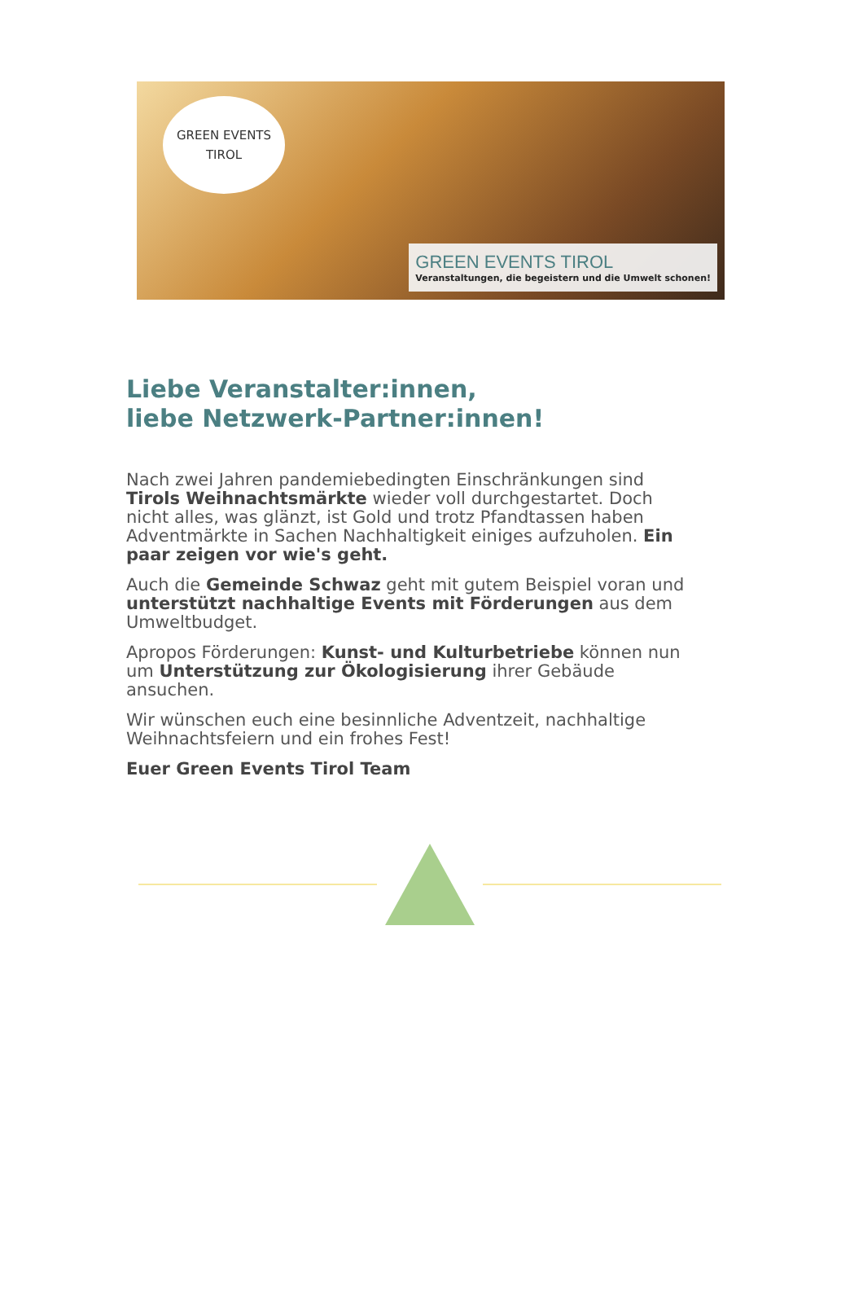GREEN EVENTS
TIROL
GREEN EVENTS TIROL
Veranstaltungen, die begeistern und die Umwelt schonen!
Liebe Veranstalter:innen,
liebe Netzwerk-Partner:innen!
Nach zwei Jahren pandemiebedingten Einschränkungen sind Tirols Weihnachtsmärkte wieder voll durchgestartet. Doch nicht alles, was glänzt, ist Gold und trotz Pfandtassen haben Adventmärkte in Sachen Nachhaltigkeit einiges aufzuholen. Ein paar zeigen vor wie's geht.
Auch die Gemeinde Schwaz geht mit gutem Beispiel voran und unterstützt nachhaltige Events mit Förderungen aus dem Umweltbudget.
Apropos Förderungen: Kunst- und Kulturbetriebe können nun um Unterstützung zur Ökologisierung ihrer Gebäude ansuchen.
Wir wünschen euch eine besinnliche Adventzeit, nachhaltige Weihnachtsfeiern und ein frohes Fest!
Euer Green Events Tirol Team